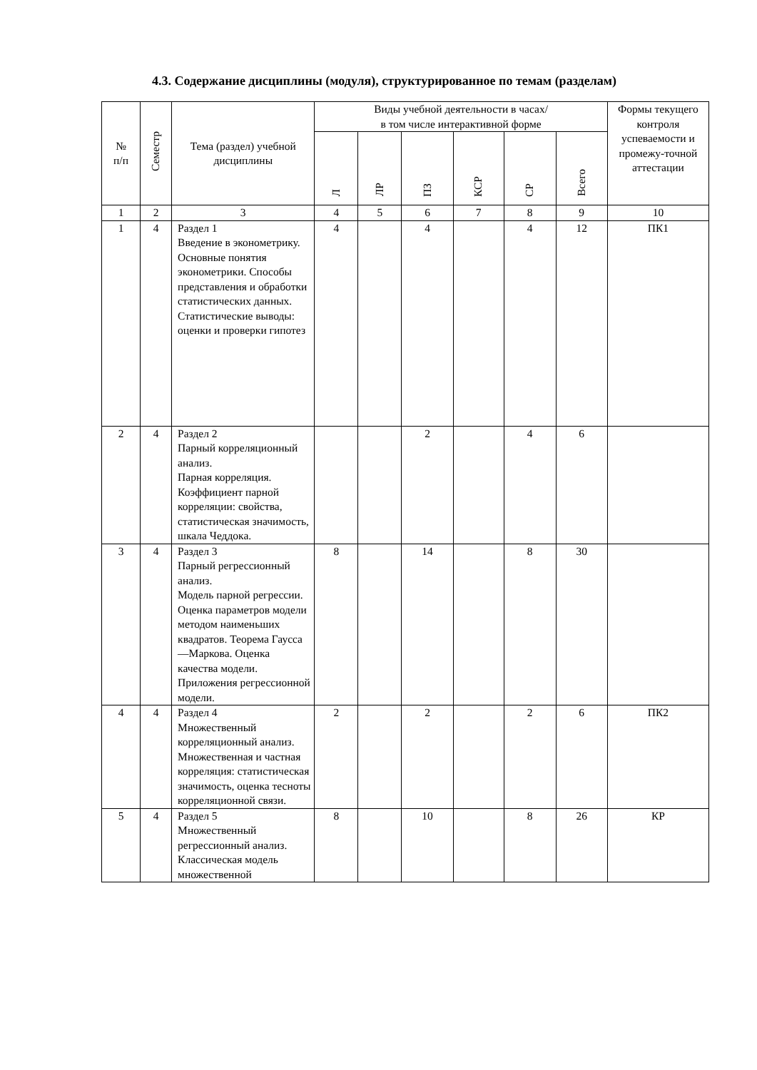4.3. Содержание дисциплины (модуля), структурированное по темам (разделам)
| № п/п | Семестр | Тема (раздел) учебной дисциплины | Виды учебной деятельности в часах/ в том числе интерактивной форме | | | | | | Формы текущего контроля успеваемости и промежу-точной аттестации |
| --- | --- | --- | --- | --- | --- | --- | --- | --- | --- |
| | | | Л | ЛР | ПЗ | КСР | СР | Всего | |
| 1 | 2 | 3 | 4 | 5 | 6 | 7 | 8 | 9 | 10 |
| 1 | 4 | Раздел 1 Введение в эконометрику. Основные понятия эконометрики. Способы представления и обработки статистических данных. Статистические выводы: оценки и проверки гипотез | 4 | | 4 | | 4 | 12 | ПК1 |
| 2 | 4 | Раздел 2 Парный корреляционный анализ. Парная корреляция. Коэффициент парной корреляции: свойства, статистическая значимость, шкала Чеддока. | | | 2 | | 4 | 6 | |
| 3 | 4 | Раздел 3 Парный регрессионный анализ. Модель парной регрессии. Оценка параметров модели методом наименьших квадратов. Теорема Гаусса—Маркова. Оценка качества модели. Приложения регрессионной модели. | 8 | | 14 | | 8 | 30 | |
| 4 | 4 | Раздел 4 Множественный корреляционный анализ. Множественная и частная корреляция: статистическая значимость, оценка тесноты корреляционной связи. | 2 | | 2 | | 2 | 6 | ПК2 |
| 5 | 4 | Раздел 5 Множественный регрессионный анализ. Классическая модель множественной | 8 | | 10 | | 8 | 26 | КР |